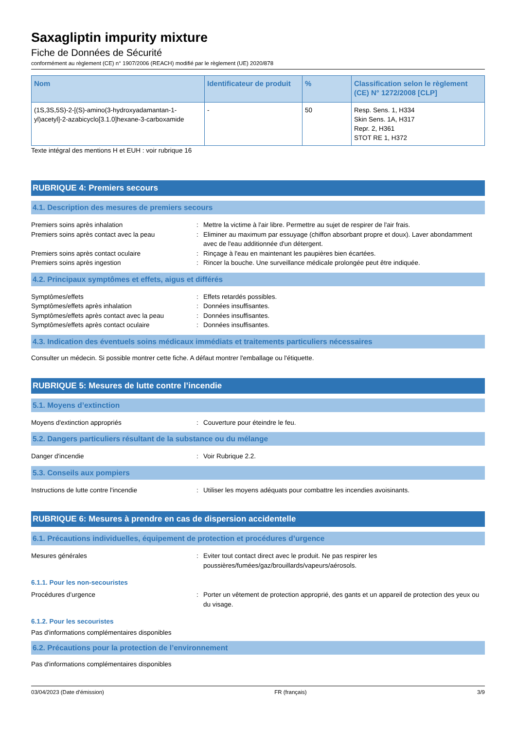Saxagliptin impurity mixture
Fiche de Données de Sécurité
conformément au règlement (CE) n° 1907/2006 (REACH) modifié par le règlement (UE) 2020/878
| Nom | Identificateur de produit | % | Classification selon le règlement (CE) N° 1272/2008 [CLP] |
| --- | --- | --- | --- |
| (1S,3S,5S)-2-[(S)-amino(3-hydroxyadamantan-1-yl)acetyl]-2-azabicyclo[3.1.0]hexane-3-carboxamide | - | 50 | Resp. Sens. 1, H334 Skin Sens. 1A, H317 Repr. 2, H361 STOT RE 1, H372 |
Texte intégral des mentions H et EUH : voir rubrique 16
RUBRIQUE 4: Premiers secours
4.1. Description des mesures de premiers secours
Premiers soins après inhalation: Mettre la victime à l'air libre. Permettre au sujet de respirer de l'air frais.
Premiers soins après contact avec la peau: Eliminer au maximum par essuyage (chiffon absorbant propre et doux). Laver abondamment avec de l'eau additionnée d'un détergent.
Premiers soins après contact oculaire: Rinçage à l'eau en maintenant les paupières bien écartées.
Premiers soins après ingestion: Rincer la bouche. Une surveillance médicale prolongée peut être indiquée.
4.2. Principaux symptômes et effets, aigus et différés
Symptômes/effets: Effets retardés possibles.
Symptômes/effets après inhalation: Données insuffisantes.
Symptômes/effets après contact avec la peau: Données insuffisantes.
Symptômes/effets après contact oculaire: Données insuffisantes.
4.3. Indication des éventuels soins médicaux immédiats et traitements particuliers nécessaires
Consulter un médecin. Si possible montrer cette fiche. A défaut montrer l'emballage ou l'étiquette.
RUBRIQUE 5: Mesures de lutte contre l’incendie
5.1. Moyens d’extinction
Moyens d'extinction appropriés: Couverture pour éteindre le feu.
5.2. Dangers particuliers résultant de la substance ou du mélange
Danger d'incendie: Voir Rubrique 2.2.
5.3. Conseils aux pompiers
Instructions de lutte contre l'incendie: Utiliser les moyens adéquats pour combattre les incendies avoisinants.
RUBRIQUE 6: Mesures à prendre en cas de dispersion accidentelle
6.1. Précautions individuelles, équipement de protection et procédures d’urgence
Mesures générales: Eviter tout contact direct avec le produit. Ne pas respirer les poussières/fumées/gaz/brouillards/vapeurs/aérosols.
6.1.1. Pour les non-secouristes
Procédures d’urgence: Porter un vêtement de protection approprié, des gants et un appareil de protection des yeux ou du visage.
6.1.2. Pour les secouristes
Pas d'informations complémentaires disponibles
6.2. Précautions pour la protection de l’environnement
Pas d'informations complémentaires disponibles
03/04/2023 (Date d'émission) FR (français) 3/9